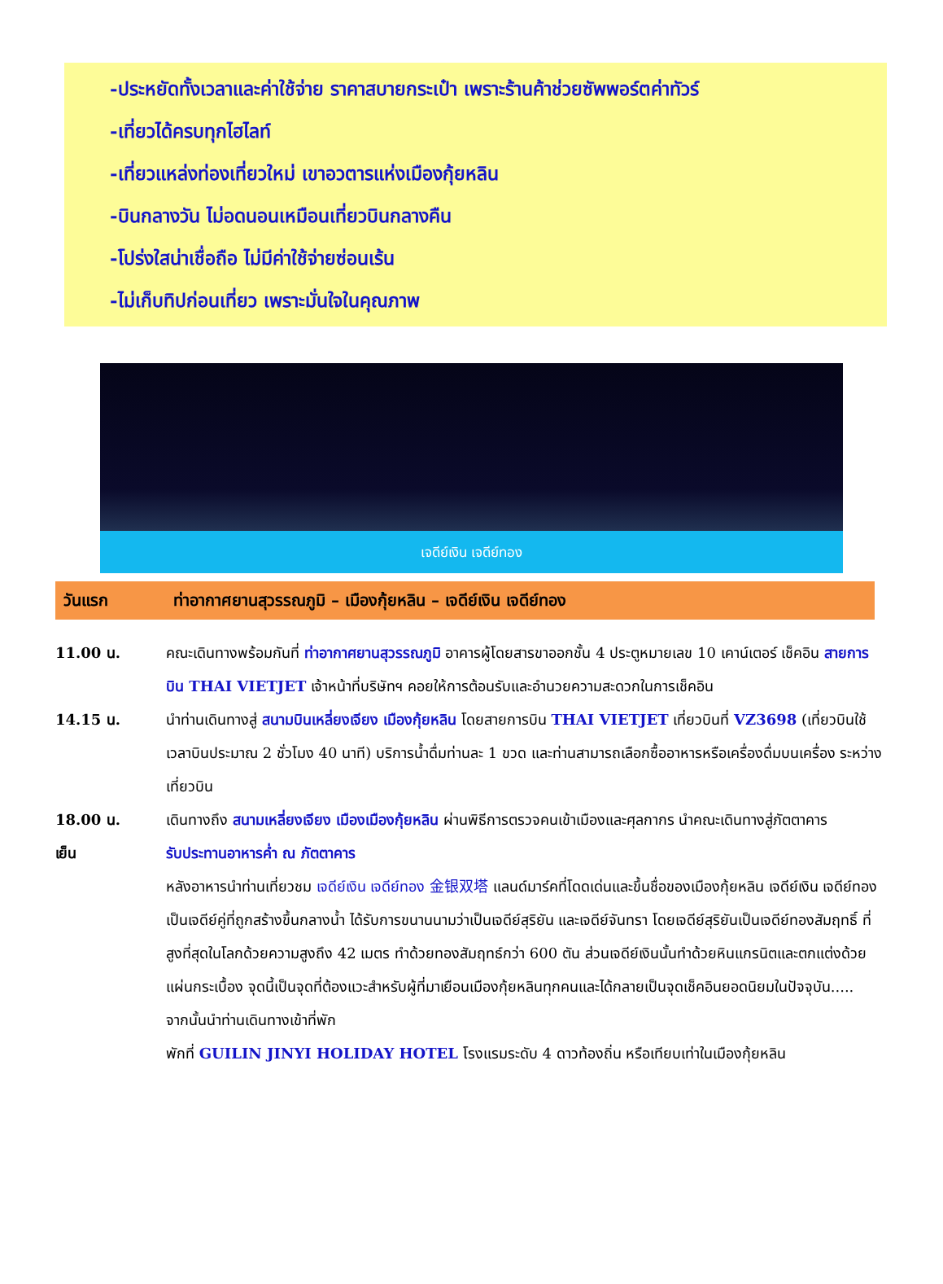-ประหยัดทั้งเวลาและค่าใช้จ่าย ราคาสบายกระเป๋า เพราะร้านค้าช่วยซัพพอร์ตค่าทัวร์
-เที่ยวได้ครบทุกไฮไลท์
-เที่ยวแหล่งท่องเที่ยวใหม่ เขาอวตารแห่งเมืองกุ้ยหลิน
-บินกลางวัน ไม่อดนอนเหมือนเที่ยวบินกลางคืน
-โปร่งใสน่าเชื่อถือ ไม่มีค่าใช้จ่ายซ่อนเร้น
-ไม่เก็บทิปก่อนเที่ยว เพราะมั่นใจในคุณภาพ
เจดีย์เงิน เจดีย์ทอง
วันแรก ท่าอากาศยานสุวรรณภูมิ – เมืองกุ้ยหลิน – เจดีย์เงิน เจดีย์ทอง
11.00 น. คณะเดินทางพร้อมกันที่ ท่าอากาศยานสุวรรณภูมิ อาคารผู้โดยสารขาออกชั้น 4 ประตูหมายเลข 10 เคาน์เตอร์ เช็คอิน สายการบิน THAI VIETJET เจ้าหน้าที่บริษัทฯ คอยให้การต้อนรับและอำนวยความสะดวกในการเช็คอิน
14.15 น. นำท่านเดินทางสู่ สนามบินเหลี่ยงเจียง เมืองกุ้ยหลิน โดยสายการบิน THAI VIETJET เที่ยวบินที่ VZ3698 (เที่ยวบินใช้เวลาบินประมาณ 2 ชั่วโมง 40 นาที) บริการน้ำดื่มท่านละ 1 ขวด และท่านสามารถเลือกซื้ออาหารหรือเครื่องดื่มบนเครื่อง ระหว่างเที่ยวบิน
18.00 น. เดินทางถึง สนามเหลี่ยงเจียง เมืองเมืองกุ้ยหลิน ผ่านพิธีการตรวจคนเข้าเมืองและศุลกากร นำคณะเดินทางสู่ภัตตาคาร
เย็น รับประทานอาหารค่ำ ณ ภัตตาคาร
หลังอาหารนำท่านเที่ยวชม เจดีย์เงิน เจดีย์ทอง 金银双塔 แลนด์มาร์คที่โดดเด่นและขึ้นชื่อของเมืองกุ้ยหลิน เจดีย์เงิน เจดีย์ทองเป็นเจดีย์คู่ที่ถูกสร้างขึ้นกลางน้ำ ได้รับการขนานนามว่าเป็นเจดีย์สุริยัน และเจดีย์จันทรา โดยเจดีย์สุริยันเป็นเจดีย์ทองสัมฤทธิ์ ที่สูงที่สุดในโลกด้วยความสูงถึง 42 เมตร ทำด้วยทองสัมฤทธ์กว่า 600 ตัน ส่วนเจดีย์เงินนั้นทำด้วยหินแกรนิตและตกแต่งด้วยแผ่นกระเบื้อง จุดนี้เป็นจุดที่ต้องแวะสำหรับผู้ที่มาเยือนเมืองกุ้ยหลินทุกคนและได้กลายเป็นจุดเช็คอินยอดนิยมในปัจจุบัน.....
จากนั้นนำท่านเดินทางเข้าที่พัก
พักที่ GUILIN JINYI HOLIDAY HOTEL โรงแรมระดับ 4 ดาวท้องถิ่น หรือเทียบเท่าในเมืองกุ้ยหลิน